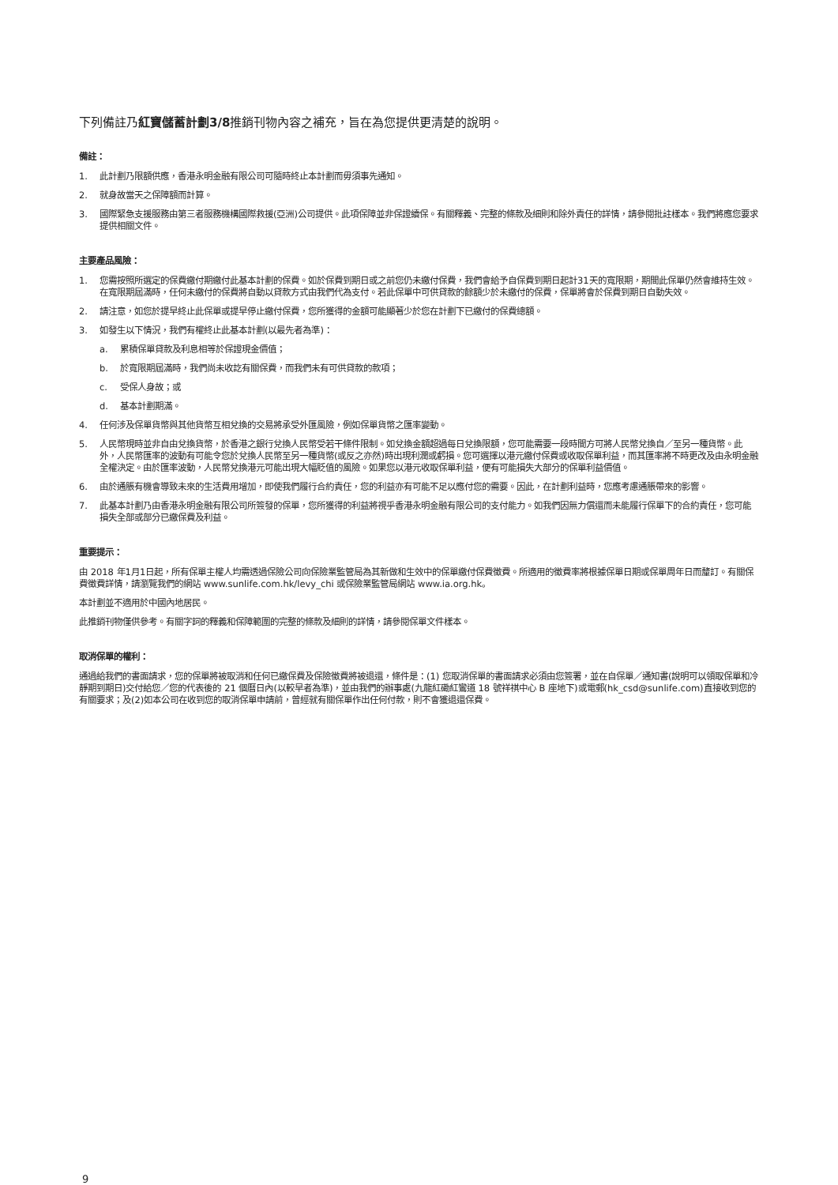下列備註乃紅寶儲蓄計劃3/8推銷刊物內容之補充，旨在為您提供更清楚的說明。
備註：
1. 此計劃乃限額供應，香港永明金融有限公司可隨時終止本計劃而毋須事先通知。
2. 就身故當天之保障額而計算。
3. 國際緊急支援服務由第三者服務機構國際救援(亞洲)公司提供。此項保障並非保證續保。有關釋義、完整的條款及細則和除外責任的詳情，請參閱批註樣本。我們將應您要求提供相關文件。
主要產品風險：
1. 您需按照所選定的保費繳付期繳付此基本計劃的保費。如於保費到期日或之前您仍未繳付保費，我們會給予自保費到期日起計31天的寬限期，期間此保單仍然會維持生效。在寬限期屆滿時，任何未繳付的保費將自動以貸款方式由我們代為支付。若此保單中可供貸款的餘額少於未繳付的保費，保單將會於保費到期日自動失效。
2. 請注意，如您於提早終止此保單或提早停止繳付保費，您所獲得的金額可能顯著少於您在計劃下已繳付的保費總額。
3. 如發生以下情況，我們有權終止此基本計劃(以最先者為準)：
a. 累積保單貸款及利息相等於保證現金價值；
b. 於寬限期屆滿時，我們尚未收訖有關保費，而我們未有可供貸款的款項；
c. 受保人身故；或
d. 基本計劃期滿。
4. 任何涉及保單貨幣與其他貨幣互相兌換的交易將承受外匯風險，例如保單貨幣之匯率變動。
5. 人民幣現時並非自由兌換貨幣，於香港之銀行兌換人民幣受若干條件限制。如兌換金額超過每日兌換限額，您可能需要一段時間方可將人民幣兌換自／至另一種貨幣。此外，人民幣匯率的波動有可能令您於兌換人民幣至另一種貨幣(或反之亦然)時出現利潤或虧損。您可選擇以港元繳付保費或收取保單利益，而其匯率將不時更改及由永明金融全權決定。由於匯率波動，人民幣兌換港元可能出現大幅貶值的風險。如果您以港元收取保單利益，便有可能損失大部分的保單利益價值。
6. 由於通脹有機會導致未來的生活費用增加，即使我們履行合約責任，您的利益亦有可能不足以應付您的需要。因此，在計劃利益時，您應考慮通脹帶來的影響。
7. 此基本計劃乃由香港永明金融有限公司所簽發的保單，您所獲得的利益將視乎香港永明金融有限公司的支付能力。如我們因無力償還而未能履行保單下的合約責任，您可能損失全部或部分已繳保費及利益。
重要提示：
由 2018 年1月1日起，所有保單主權人均需透過保險公司向保險業監管局為其新做和生效中的保單繳付保費徵費。所適用的徵費率將根據保單日期或保單周年日而釐訂。有關保費徵費詳情，請瀏覽我們的網站 www.sunlife.com.hk/levy_chi 或保險業監管局網站 www.ia.org.hk。
本計劃並不適用於中國內地居民。
此推銷刊物僅供參考。有關字詞的釋義和保障範圍的完整的條款及細則的詳情，請參閱保單文件樣本。
取消保單的權利：
通過給我們的書面請求，您的保單將被取消和任何已繳保費及保險徵費將被退還，條件是：(1) 您取消保單的書面請求必須由您簽署，並在自保單／通知書(說明可以領取保單和冷靜期到期日)交付給您／您的代表後的 21 個曆日內(以較早者為準)，並由我們的辦事處(九龍紅磡紅鸞道 18 號祥祺中心 B 座地下)或電郵(hk_csd@sunlife.com)直接收到您的有關要求；及(2)如本公司在收到您的取消保單申請前，曾經就有關保單作出任何付款，則不會獲退還保費。
9